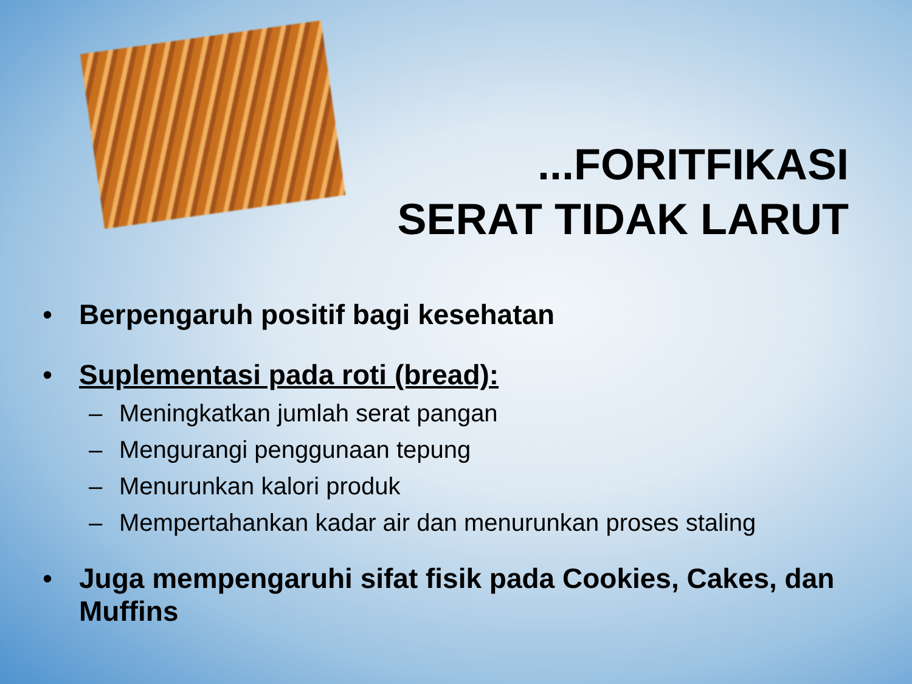...FORITFIKASI
SERAT TIDAK LARUT
• Berpengaruh positif bagi kesehatan
• Suplementasi pada roti (bread):
– Meningkatkan jumlah serat pangan
– Mengurangi penggunaan tepung
– Menurunkan kalori produk
– Mempertahankan kadar air dan menurunkan proses staling
• Juga mempengaruhi sifat fisik pada Cookies, Cakes, dan Muffins